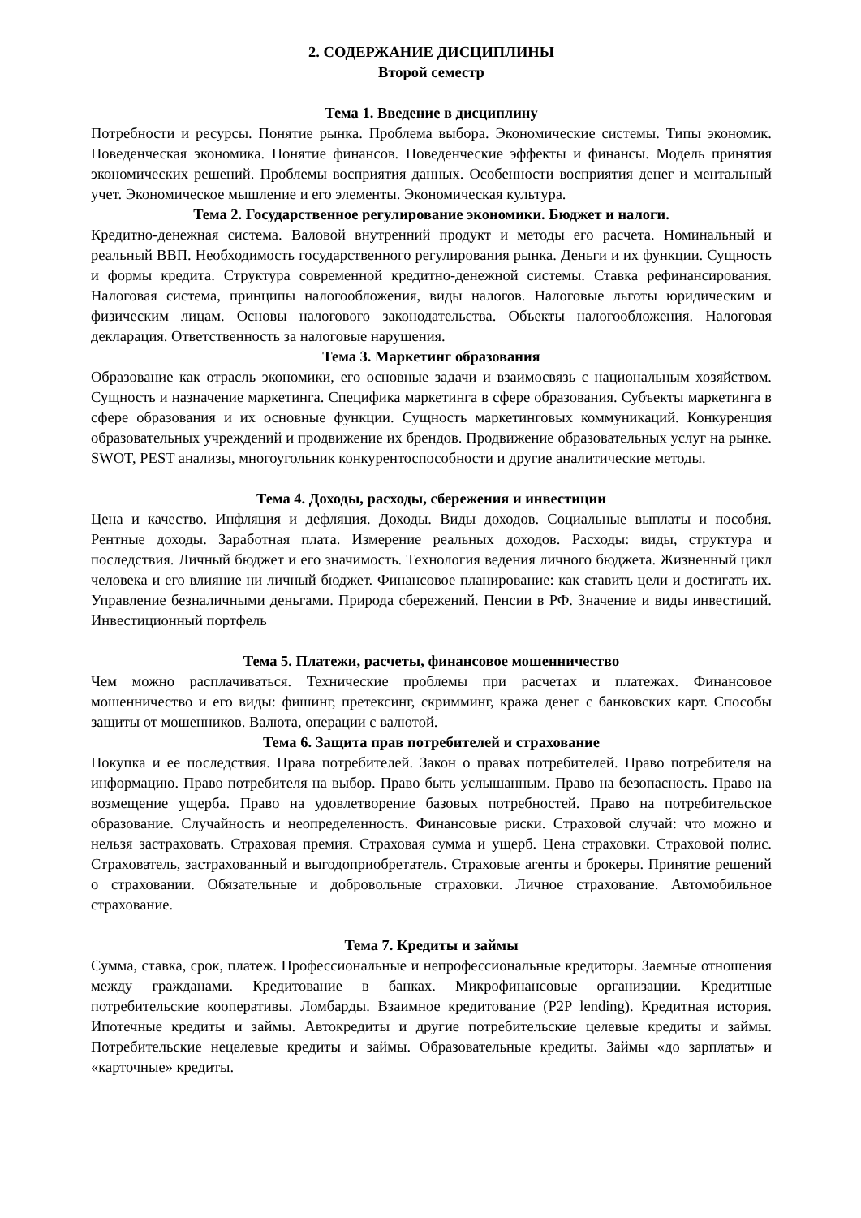2. СОДЕРЖАНИЕ ДИСЦИПЛИНЫ
Второй семестр
Тема 1. Введение в дисциплину
Потребности и ресурсы. Понятие рынка. Проблема выбора. Экономические системы. Типы экономик. Поведенческая экономика. Понятие финансов. Поведенческие эффекты и финансы. Модель принятия экономических решений. Проблемы восприятия данных. Особенности восприятия денег и ментальный учет. Экономическое мышление и его элементы. Экономическая культура.
Тема 2. Государственное регулирование экономики. Бюджет и налоги.
Кредитно-денежная система. Валовой внутренний продукт и методы его расчета. Номинальный и реальный ВВП. Необходимость государственного регулирования рынка. Деньги и их функции. Сущность и формы кредита. Структура современной кредитно-денежной системы. Ставка рефинансирования. Налоговая система, принципы налогообложения, виды налогов. Налоговые льготы юридическим и физическим лицам. Основы налогового законодательства. Объекты налогообложения. Налоговая декларация. Ответственность за налоговые нарушения.
Тема 3. Маркетинг образования
Образование как отрасль экономики, его основные задачи и взаимосвязь с национальным хозяйством. Сущность и назначение маркетинга. Специфика маркетинга в сфере образования. Субъекты маркетинга в сфере образования и их основные функции. Сущность маркетинговых коммуникаций. Конкуренция образовательных учреждений и продвижение их брендов. Продвижение образовательных услуг на рынке. SWOT, PEST анализы, многоугольник конкурентоспособности и другие аналитические методы.
Тема 4. Доходы, расходы, сбережения и инвестиции
Цена и качество. Инфляция и дефляция. Доходы. Виды доходов. Социальные выплаты и пособия. Рентные доходы. Заработная плата. Измерение реальных доходов. Расходы: виды, структура и последствия. Личный бюджет и его значимость. Технология ведения личного бюджета. Жизненный цикл человека и его влияние ни личный бюджет. Финансовое планирование: как ставить цели и достигать их. Управление безналичными деньгами. Природа сбережений. Пенсии в РФ. Значение и виды инвестиций. Инвестиционный портфель
Тема 5. Платежи, расчеты, финансовое мошенничество
Чем можно расплачиваться. Технические проблемы при расчетах и платежах. Финансовое мошенничество и его виды: фишинг, претексинг, скримминг, кража денег с банковских карт. Способы защиты от мошенников. Валюта, операции с валютой.
Тема 6. Защита прав потребителей и страхование
Покупка и ее последствия. Права потребителей. Закон о правах потребителей. Право потребителя на информацию. Право потребителя на выбор. Право быть услышанным. Право на безопасность. Право на возмещение ущерба. Право на удовлетворение базовых потребностей. Право на потребительское образование. Случайность и неопределенность. Финансовые риски. Страховой случай: что можно и нельзя застраховать. Страховая премия. Страховая сумма и ущерб. Цена страховки. Страховой полис. Страхователь, застрахованный и выгодоприобретатель. Страховые агенты и брокеры. Принятие решений о страховании. Обязательные и добровольные страховки. Личное страхование. Автомобильное страхование.
Тема 7. Кредиты и займы
Сумма, ставка, срок, платеж. Профессиональные и непрофессиональные кредиторы. Заемные отношения между гражданами. Кредитование в банках. Микрофинансовые организации. Кредитные потребительские кооперативы. Ломбарды. Взаимное кредитование (P2P lending). Кредитная история. Ипотечные кредиты и займы. Автокредиты и другие потребительские целевые кредиты и займы. Потребительские нецелевые кредиты и займы. Образовательные кредиты. Займы «до зарплаты» и «карточные» кредиты.